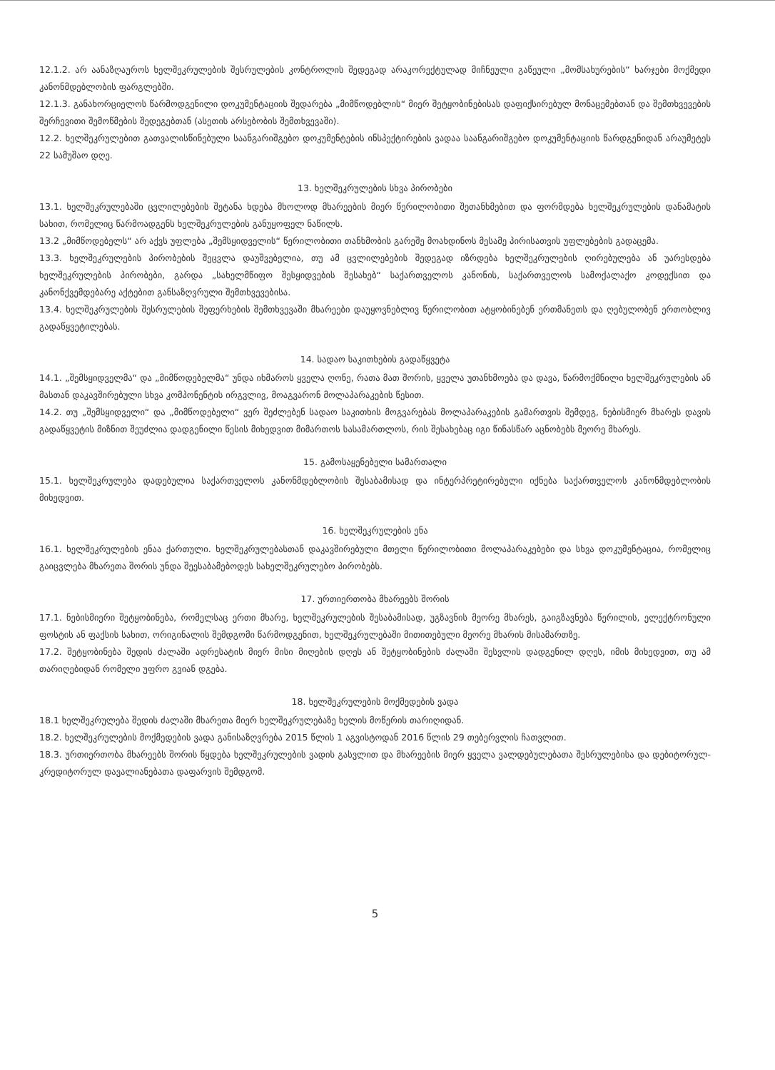12.1.2. არ აანაზღაუროს ხელშეკრულების შესრულების კონტროლის შედეგად არაკორექტულად მიჩნეული გაწეული „მომსახურების“ ხარჯები მოქმედი კანონმდებლობის ფარგლებში.
12.1.3. განახორციელოს წარმოდგენილი დოკუმენტაციის შედარება „მიმწოდებლის“ მიერ შეტყობინებისას დაფიქსირებულ მონაცემებთან და შემთხვევების შერჩევითი შემოწმების შედეგებთან (ასეთის არსებობის შემთხვევაში).
12.2. ხელშეკრულებით გათვალისწინებული საანგარიშგებო დოკუმენტების ინსპექტირების ვადაა საანგარიშგებო დოკუმენტაციის წარდგენიდან არაუმეტეს 22 სამუშაო დღე.
13. ხელშეკრულების სხვა პირობები
13.1. ხელშეკრულებაში ცვლილებების შეტანა ხდება მხოლოდ მხარეების მიერ წერილობითი შეთანხმებით და ფორმდება ხელშეკრულების დანამატის სახით, რომელიც წარმოადგენს ხელშეკრულების განუყოფელ ნაწილს.
13.2 „მიმწოდებელს“ არ აქვს უფლება „შემსყიდველის“ წერილობითი თანხმობის გარეშე მოახდინოს მესამე პირისათვის უფლებების გადაცემა.
13.3. ხელშეკრულების პირობების შეცვლა დაუშვებელია, თუ ამ ცვლილებების შედეგად იზრდება ხელშეკრულების ღირებულება ან უარესდება ხელშეკრულების პირობები, გარდა „სახელმწიფო შესყიდვების შესახებ“ საქართველოს კანონის, საქართველოს სამოქალაქო კოდექსით და კანონქვემდებარე აქტებით განსაზღვრული შემთხვევებისა.
13.4. ხელშეკრულების შესრულების შეფერხების შემთხვევაში მხარეები დაუყოვნებლივ წერილობით ატყობინებენ ერთმანეთს და ღებულობენ ერთობლივ გადაწყვეტილებას.
14. სადაო საკითხების გადაწყვეტა
14.1. „შემსყიდველმა“ და „მიმწოდებელმა“ უნდა იხმაროს ყველა ღონე, რათა მათ შორის, ყველა უთანხმოება და დავა, წარმოქმნილი ხელშეკრულების ან მასთან დაკავშირებული სხვა კომპონენტის ირგვლივ, მოაგვარონ მოლაპარაკების წესით.
14.2. თუ „შემსყიდველი“ და „მიმწოდებელი“ ვერ შეძლებენ სადაო საკითხის მოგვარებას მოლაპარაკების გამართვის შემდეგ, ნებისმიერ მხარეს დავის გადაწყვეტის მიზნით შეუძლია დადგენილი წესის მიხედვით მიმართოს სასამართლოს, რის შესახებაც იგი წინასწარ აცნობებს მეორე მხარეს.
15. გამოსაყენებელი სამართალი
15.1. ხელშეკრულება დადებულია საქართველოს კანონმდებლობის შესაბამისად და ინტერპრეტირებული იქნება საქართველოს კანონმდებლობის მიხედვით.
16. ხელშეკრულების ენა
16.1. ხელშეკრულების ენაა ქართული. ხელშეკრულებასთან დაკავშირებული მთელი წერილობითი მოლაპარაკებები და სხვა დოკუმენტაცია, რომელიც გაიცვლება მხარეთა შორის უნდა შეესაბამებოდეს სახელშეკრულებო პირობებს.
17. ურთიერთობა მხარეებს შორის
17.1. ნებისმიერი შეტყობინება, რომელსაც ერთი მხარე, ხელშეკრულების შესაბამისად, უგზავნის მეორე მხარეს, გაიგზავნება წერილის, ელექტრონული ფოსტის ან ფაქსის სახით, ორიგინალის შემდგომი წარმოდგენით, ხელშეკრულებაში მითითებული მეორე მხარის მისამართზე.
17.2. შეტყობინება შედის ძალაში ადრესატის მიერ მისი მიღების დღეს ან შეტყობინების ძალაში შესვლის დადგენილ დღეს, იმის მიხედვით, თუ ამ თარიღებიდან რომელი უფრო გვიან დგება.
18. ხელშეკრულების მოქმედების ვადა
18.1 ხელშეკრულება შედის ძალაში მხარეთა მიერ ხელშეკრულებაზე ხელის მოწერის თარიღიდან.
18.2. ხელშეკრულების მოქმედების ვადა განისაზღვრება 2015 წლის 1 აგვისტოდან 2016 წლის 29 თებერვლის ჩათვლით.
18.3. ურთიერთობა მხარეებს შორის წყდება ხელშეკრულების ვადის გასვლით და მხარეების მიერ ყველა ვალდებულებათა შესრულებისა და დებიტორულ-კრედიტორულ დავალიანებათა დაფარვის შემდგომ.
5